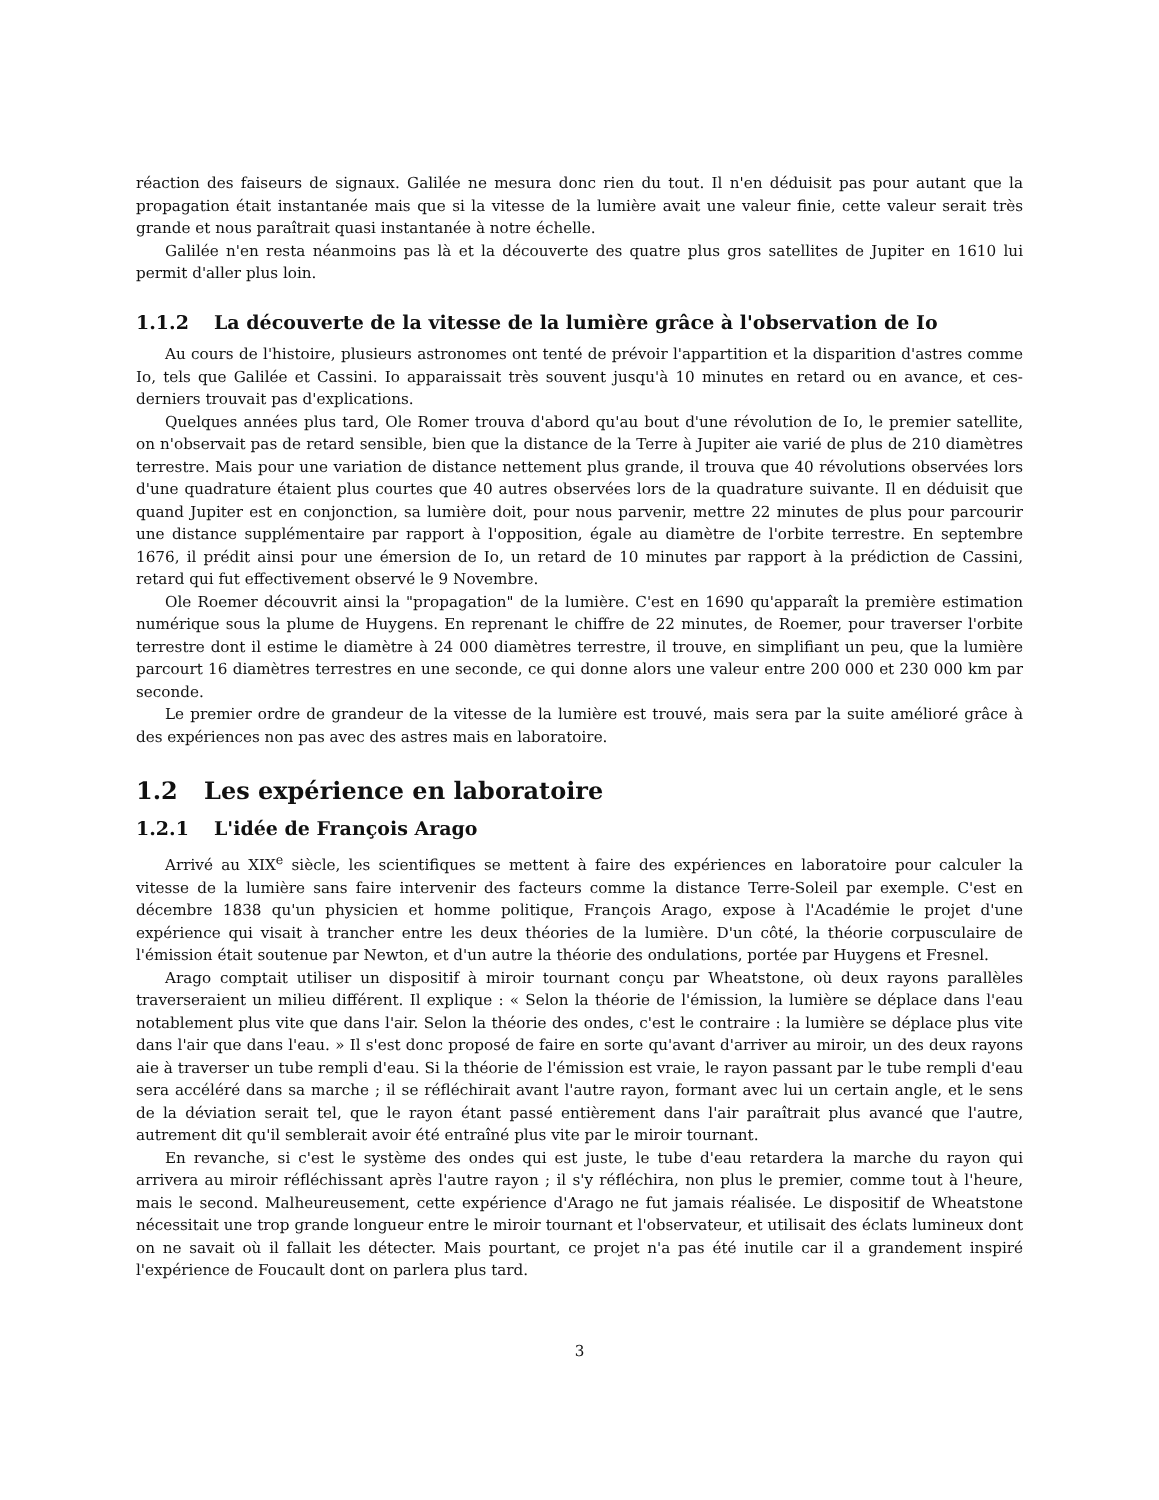réaction des faiseurs de signaux. Galilée ne mesura donc rien du tout. Il n'en déduisit pas pour autant que la propagation était instantanée mais que si la vitesse de la lumière avait une valeur finie, cette valeur serait très grande et nous paraîtrait quasi instantanée à notre échelle.
Galilée n'en resta néanmoins pas là et la découverte des quatre plus gros satellites de Jupiter en 1610 lui permit d'aller plus loin.
1.1.2 La découverte de la vitesse de la lumière grâce à l'observation de Io
Au cours de l'histoire, plusieurs astronomes ont tenté de prévoir l'appartition et la disparition d'astres comme Io, tels que Galilée et Cassini. Io apparaissait très souvent jusqu'à 10 minutes en retard ou en avance, et ces-derniers trouvait pas d'explications.
Quelques années plus tard, Ole Romer trouva d'abord qu'au bout d'une révolution de Io, le premier satellite, on n'observait pas de retard sensible, bien que la distance de la Terre à Jupiter aie varié de plus de 210 diamètres terrestre. Mais pour une variation de distance nettement plus grande, il trouva que 40 révolutions observées lors d'une quadrature étaient plus courtes que 40 autres observées lors de la quadrature suivante. Il en déduisit que quand Jupiter est en conjonction, sa lumière doit, pour nous parvenir, mettre 22 minutes de plus pour parcourir une distance supplémentaire par rapport à l'opposition, égale au diamètre de l'orbite terrestre. En septembre 1676, il prédit ainsi pour une émersion de Io, un retard de 10 minutes par rapport à la prédiction de Cassini, retard qui fut effectivement observé le 9 Novembre.
Ole Roemer découvrit ainsi la "propagation" de la lumière. C'est en 1690 qu'apparaît la première estimation numérique sous la plume de Huygens. En reprenant le chiffre de 22 minutes, de Roemer, pour traverser l'orbite terrestre dont il estime le diamètre à 24 000 diamètres terrestre, il trouve, en simplifiant un peu, que la lumière parcourt 16 diamètres terrestres en une seconde, ce qui donne alors une valeur entre 200 000 et 230 000 km par seconde.
Le premier ordre de grandeur de la vitesse de la lumière est trouvé, mais sera par la suite amélioré grâce à des expériences non pas avec des astres mais en laboratoire.
1.2 Les expérience en laboratoire
1.2.1 L'idée de François Arago
Arrivé au XIX<sup>e</sup> siècle, les scientifiques se mettent à faire des expériences en laboratoire pour calculer la vitesse de la lumière sans faire intervenir des facteurs comme la distance Terre-Soleil par exemple. C'est en décembre 1838 qu'un physicien et homme politique, François Arago, expose à l'Académie le projet d'une expérience qui visait à trancher entre les deux théories de la lumière. D'un côté, la théorie corpusculaire de l'émission était soutenue par Newton, et d'un autre la théorie des ondulations, portée par Huygens et Fresnel.
Arago comptait utiliser un dispositif à miroir tournant conçu par Wheatstone, où deux rayons parallèles traverseraient un milieu différent. Il explique : « Selon la théorie de l'émission, la lumière se déplace dans l'eau notablement plus vite que dans l'air. Selon la théorie des ondes, c'est le contraire : la lumière se déplace plus vite dans l'air que dans l'eau. » Il s'est donc proposé de faire en sorte qu'avant d'arriver au miroir, un des deux rayons aie à traverser un tube rempli d'eau. Si la théorie de l'émission est vraie, le rayon passant par le tube rempli d'eau sera accéléré dans sa marche ; il se réfléchirait avant l'autre rayon, formant avec lui un certain angle, et le sens de la déviation serait tel, que le rayon étant passé entièrement dans l'air paraîtrait plus avancé que l'autre, autrement dit qu'il semblerait avoir été entraîné plus vite par le miroir tournant.
En revanche, si c'est le système des ondes qui est juste, le tube d'eau retardera la marche du rayon qui arrivera au miroir réfléchissant après l'autre rayon ; il s'y réfléchira, non plus le premier, comme tout à l'heure, mais le second. Malheureusement, cette expérience d'Arago ne fut jamais réalisée. Le dispositif de Wheatstone nécessitait une trop grande longueur entre le miroir tournant et l'observateur, et utilisait des éclats lumineux dont on ne savait où il fallait les détecter. Mais pourtant, ce projet n'a pas été inutile car il a grandement inspiré l'expérience de Foucault dont on parlera plus tard.
3